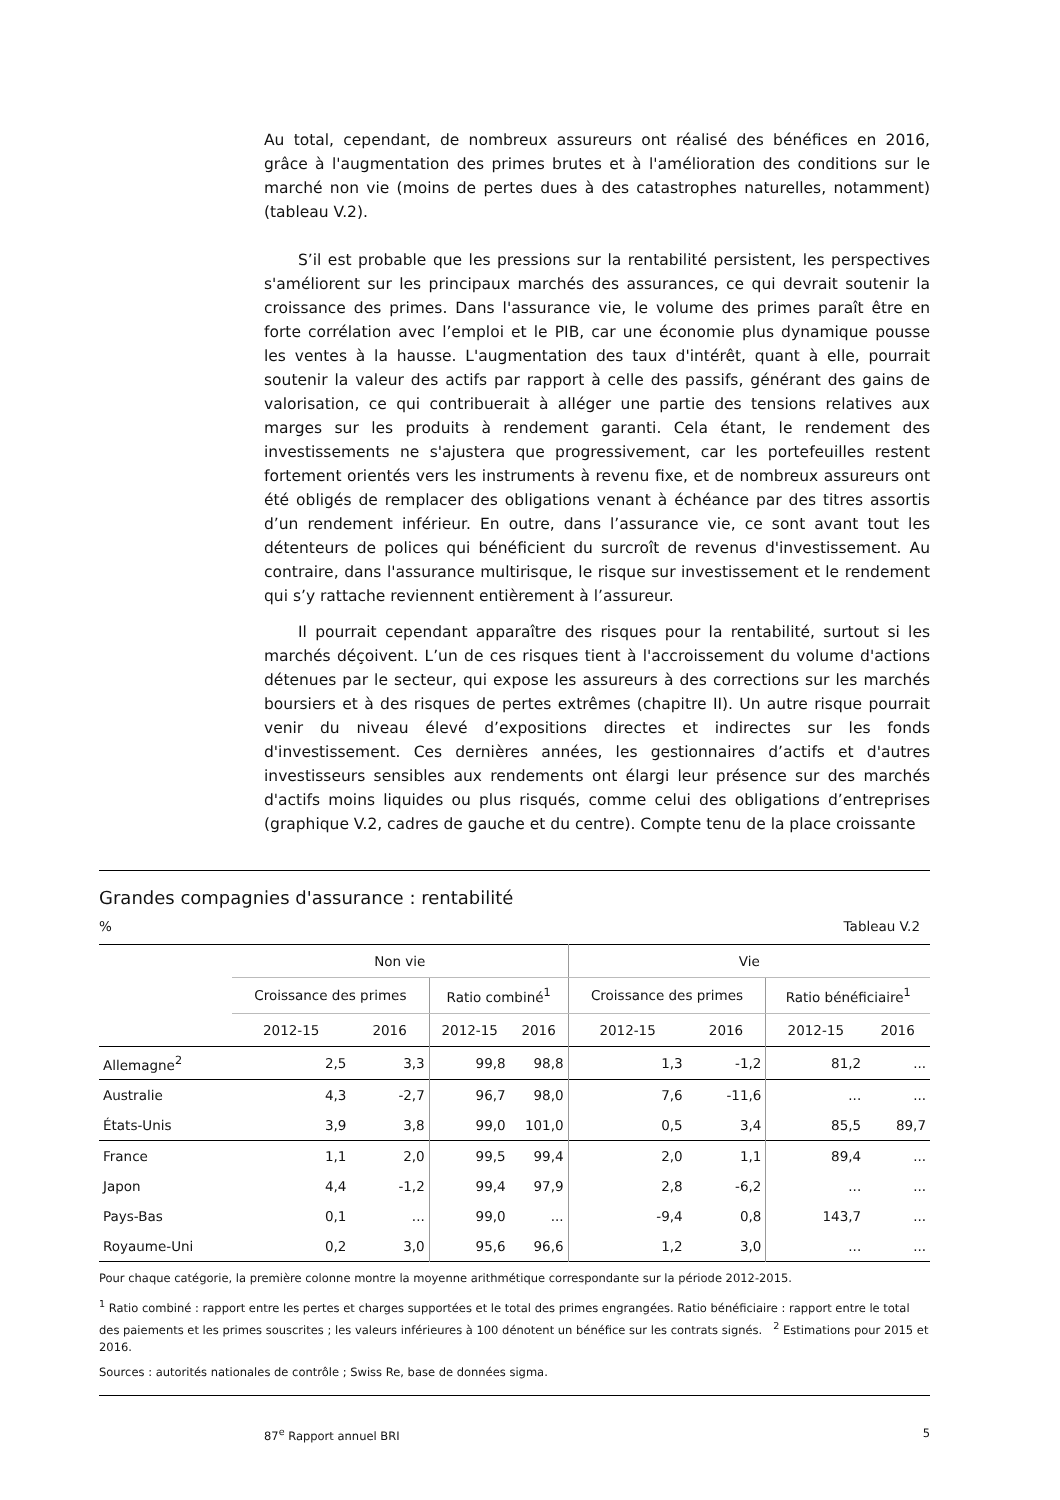Au total, cependant, de nombreux assureurs ont réalisé des bénéfices en 2016, grâce à l'augmentation des primes brutes et à l'amélioration des conditions sur le marché non vie (moins de pertes dues à des catastrophes naturelles, notamment) (tableau V.2).
S’il est probable que les pressions sur la rentabilité persistent, les perspectives s'améliorent sur les principaux marchés des assurances, ce qui devrait soutenir la croissance des primes. Dans l'assurance vie, le volume des primes paraît être en forte corrélation avec l’emploi et le PIB, car une économie plus dynamique pousse les ventes à la hausse. L'augmentation des taux d'intérêt, quant à elle, pourrait soutenir la valeur des actifs par rapport à celle des passifs, générant des gains de valorisation, ce qui contribuerait à alléger une partie des tensions relatives aux marges sur les produits à rendement garanti. Cela étant, le rendement des investissements ne s'ajustera que progressivement, car les portefeuilles restent fortement orientés vers les instruments à revenu fixe, et de nombreux assureurs ont été obligés de remplacer des obligations venant à échéance par des titres assortis d’un rendement inférieur. En outre, dans l’assurance vie, ce sont avant tout les détenteurs de polices qui bénéficient du surcroît de revenus d'investissement. Au contraire, dans l'assurance multirisque, le risque sur investissement et le rendement qui s’y rattache reviennent entièrement à l’assureur.
Il pourrait cependant apparaître des risques pour la rentabilité, surtout si les marchés déçoivent. L’un de ces risques tient à l'accroissement du volume d'actions détenues par le secteur, qui expose les assureurs à des corrections sur les marchés boursiers et à des risques de pertes extrêmes (chapitre II). Un autre risque pourrait venir du niveau élevé d’expositions directes et indirectes sur les fonds d'investissement. Ces dernières années, les gestionnaires d’actifs et d'autres investisseurs sensibles aux rendements ont élargi leur présence sur des marchés d'actifs moins liquides ou plus risqués, comme celui des obligations d’entreprises (graphique V.2, cadres de gauche et du centre). Compte tenu de la place croissante
Grandes compagnies d'assurance : rentabilité
% Tableau V.2
| | Non vie | | | | Vie | | | |
| --- | --- | --- | --- | --- | --- | --- | --- | --- |
| | Croissance des primes | | Ratio combiné<sup>1</sup> | | Croissance des primes | | Ratio bénéficiaire<sup>1</sup> | |
| | 2012-15 | 2016 | 2012-15 | 2016 | 2012-15 | 2016 | 2012-15 | 2016 |
| Allemagne<sup>2</sup> | 2,5 | 3,3 | 99,8 | 98,8 | 1,3 | -1,2 | 81,2 | ... |
| Australie | 4,3 | -2,7 | 96,7 | 98,0 | 7,6 | -11,6 | ... | ... |
| États-Unis | 3,9 | 3,8 | 99,0 | 101,0 | 0,5 | 3,4 | 85,5 | 89,7 |
| France | 1,1 | 2,0 | 99,5 | 99,4 | 2,0 | 1,1 | 89,4 | ... |
| Japon | 4,4 | -1,2 | 99,4 | 97,9 | 2,8 | -6,2 | ... | ... |
| Pays-Bas | 0,1 | ... | 99,0 | ... | -9,4 | 0,8 | 143,7 | ... |
| Royaume-Uni | 0,2 | 3,0 | 95,6 | 96,6 | 1,2 | 3,0 | ... | ... |
Pour chaque catégorie, la première colonne montre la moyenne arithmétique correspondante sur la période 2012-2015.
<sup>1</sup> Ratio combiné : rapport entre les pertes et charges supportées et le total des primes engrangées. Ratio bénéficiaire : rapport entre le total des paiements et les primes souscrites ; les valeurs inférieures à 100 dénotent un bénéfice sur les contrats signés. <sup>2</sup> Estimations pour 2015 et 2016.
Sources : autorités nationales de contrôle ; Swiss Re, base de données sigma.
87<sup>e</sup> Rapport annuel BRI 5